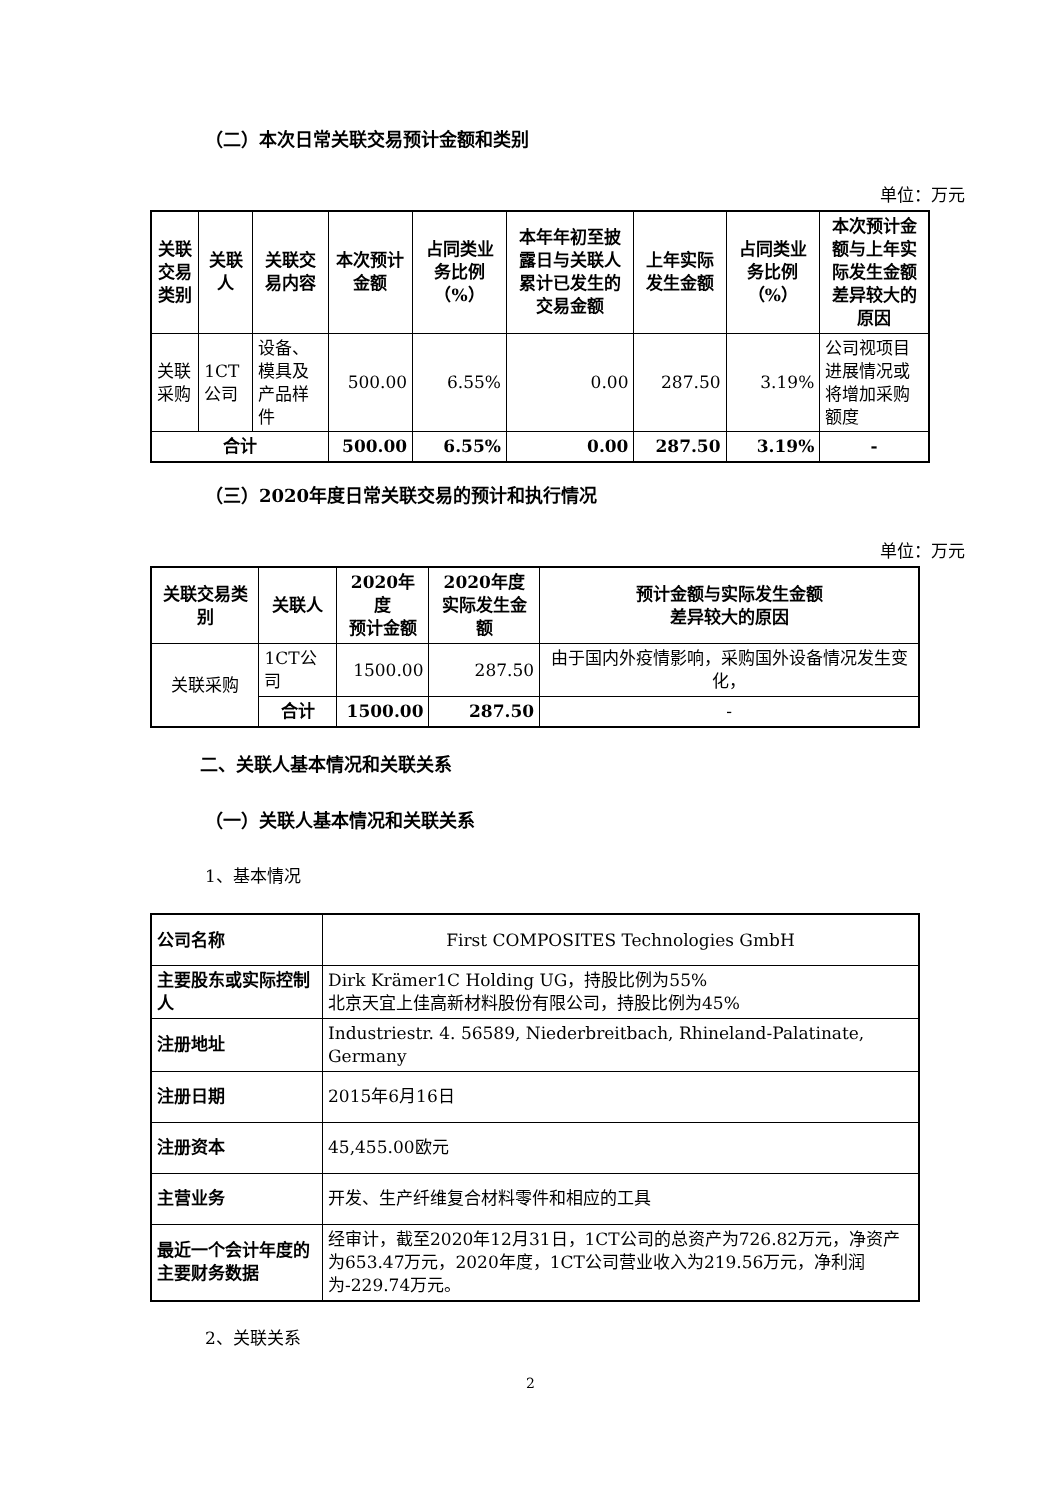（二）本次日常关联交易预计金额和类别
单位：万元
| 关联交易类别 | 关联人 | 关联交易内容 | 本次预计金额 | 占同类业务比例（%） | 本年年初至披露日与关联人累计已发生的交易金额 | 上年实际发生金额 | 占同类业务比例（%） | 本次预计金额与上年实际发生金额差异较大的原因 |
| --- | --- | --- | --- | --- | --- | --- | --- | --- |
| 关联采购 | 1CT公司 | 设备、模具及产品样件 | 500.00 | 6.55% | 0.00 | 287.50 | 3.19% | 公司视项目进展情况或将增加采购额度 |
| 合计 | | | 500.00 | 6.55% | 0.00 | 287.50 | 3.19% | - |
（三）2020年度日常关联交易的预计和执行情况
单位：万元
| 关联交易类别 | 关联人 | 2020年度 预计金额 | 2020年度 实际发生金额 | 预计金额与实际发生金额 差异较大的原因 |
| --- | --- | --- | --- | --- |
| 关联采购 | 1CT公司 | 1500.00 | 287.50 | 由于国内外疫情影响，采购国外设备情况发生变化， |
| | 合计 | 1500.00 | 287.50 | - |
二、关联人基本情况和关联关系
（一）关联人基本情况和关联关系
1、基本情况
| 公司名称 | First COMPOSITES Technologies GmbH |
| 主要股东或实际控制人 | Dirk Krämer1C Holding UG，持股比例为55% 北京天宜上佳高新材料股份有限公司，持股比例为45% |
| 注册地址 | Industriestr. 4. 56589, Niederbreitbach, Rhineland-Palatinate, Germany |
| 注册日期 | 2015年6月16日 |
| 注册资本 | 45,455.00欧元 |
| 主营业务 | 开发、生产纤维复合材料零件和相应的工具 |
| 最近一个会计年度的主要财务数据 | 经审计，截至2020年12月31日，1CT公司的总资产为726.82万元，净资产为653.47万元，2020年度，1CT公司营业收入为219.56万元，净利润为-229.74万元。 |
2、关联关系
2